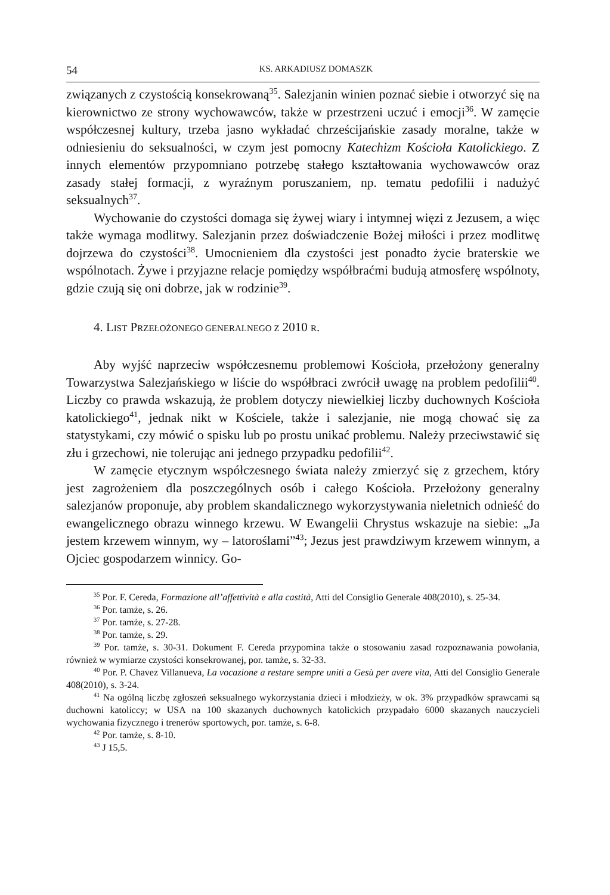54 KS. ARKADIUSZ DOMASZK
związanych z czystością konsekrowaną<sup>35</sup>. Salezjanin winien poznać siebie i otworzyć się na kierownictwo ze strony wychowawców, także w przestrzeni uczuć i emocji<sup>36</sup>. W zamęcie współczesnej kultury, trzeba jasno wykładać chrześcijańskie zasady moralne, także w odniesieniu do seksualności, w czym jest pomocny Katechizm Kościoła Katolickiego. Z innych elementów przypomniano potrzebę stałego kształtowania wychowawców oraz zasady stałej formacji, z wyraźnym poruszaniem, np. tematu pedofilii i nadużyć seksualnych<sup>37</sup>.
Wychowanie do czystości domaga się żywej wiary i intymnej więzi z Jezusem, a więc także wymaga modlitwy. Salezjanin przez doświadczenie Bożej miłości i przez modlitwę dojrzewa do czystości<sup>38</sup>. Umocnieniem dla czystości jest ponadto życie braterskie we wspólnotach. Żywe i przyjazne relacje pomiędzy współbraćmi budują atmosferę wspólnoty, gdzie czują się oni dobrze, jak w rodzinie<sup>39</sup>.
4. LIST PRZEŁOŻONEGO GENERALNEGO Z 2010 R.
Aby wyjść naprzeciw współczesnemu problemowi Kościoła, przełożony generalny Towarzystwa Salezjańskiego w liście do współbraci zwrócił uwagę na problem pedofilii<sup>40</sup>. Liczby co prawda wskazują, że problem dotyczy niewielkiej liczby duchownych Kościoła katolickiego<sup>41</sup>, jednak nikt w Kościele, także i salezjanie, nie mogą chować się za statystykami, czy mówić o spisku lub po prostu unikać problemu. Należy przeciwstawić się złu i grzechowi, nie tolerując ani jednego przypadku pedofilii<sup>42</sup>.
W zamęcie etycznym współczesnego świata należy zmierzyć się z grzechem, który jest zagrożeniem dla poszczególnych osób i całego Kościoła. Przełożony generalny salezjanów proponuje, aby problem skandalicznego wykorzystywania nieletnich odnieść do ewangelicznego obrazu winnego krzewu. W Ewangelii Chrystus wskazuje na siebie: „Ja jestem krzewem winnym, wy – latoroślami”<sup>43</sup>; Jezus jest prawdziwym krzewem winnym, a Ojciec gospodarzem winnicy. Go-
<sup>35</sup> Por. F. Cereda, Formazione all’affettività e alla castità, Atti del Consiglio Generale 408(2010), s. 25-34.
<sup>36</sup> Por. tamże, s. 26.
<sup>37</sup> Por. tamże, s. 27-28.
<sup>38</sup> Por. tamże, s. 29.
<sup>39</sup> Por. tamże, s. 30-31. Dokument F. Cereda przypomina także o stosowaniu zasad rozpoznawania powołania, również w wymiarze czystości konsekrowanej, por. tamże, s. 32-33.
<sup>40</sup> Por. P. Chavez Villanueva, La vocazione a restare sempre uniti a Gesù per avere vita, Atti del Consiglio Generale 408(2010), s. 3-24.
<sup>41</sup> Na ogólną liczbę zgłoszeń seksualnego wykorzystania dzieci i młodzieży, w ok. 3% przypadków sprawcami są duchowni katoliccy; w USA na 100 skazanych duchownych katolickich przypadało 6000 skazanych nauczycieli wychowania fizycznego i trenerów sportowych, por. tamże, s. 6-8.
<sup>42</sup> Por. tamże, s. 8-10.
<sup>43</sup> J 15,5.